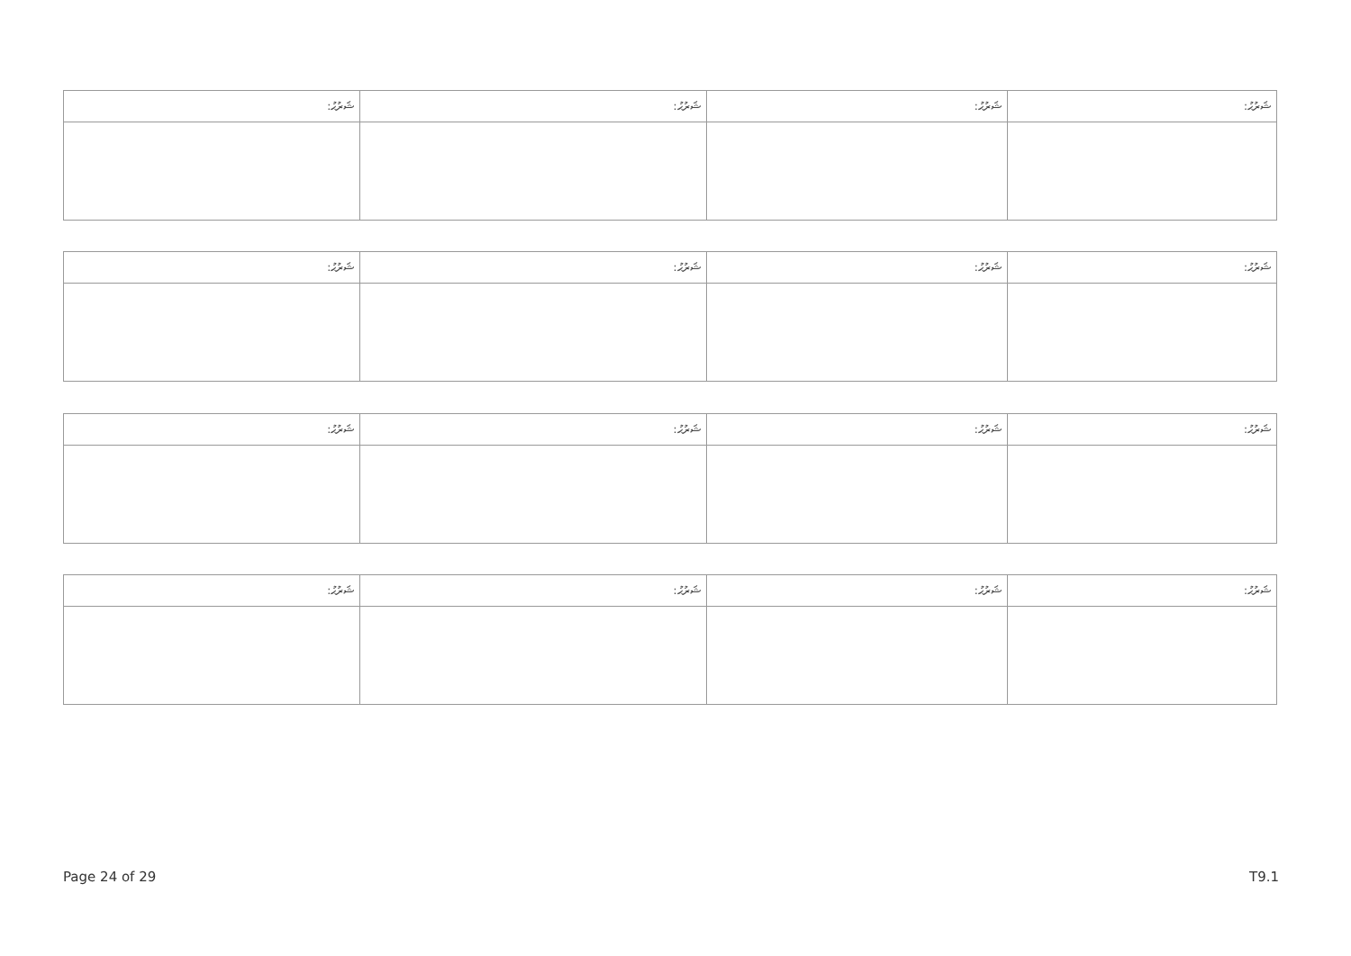| ޝަރުޙު: | ޝަރުޙު: | ޝަރުޙު: | ޝަރުޙު: |
| --- | --- | --- | --- |
| ޝަރުޙު: | ޝަރުޙު: | ޝަރުޙު: | ޝަރުޙު: |
| --- | --- | --- | --- |
| ޝަރުޙު: | ޝަރުޙު: | ޝަރުޙު: | ޝަރުޙު: |
| --- | --- | --- | --- |
| ޝަރުޙު: | ޝަރުޙު: | ޝަރުޙު: | ޝަރުޙު: |
| --- | --- | --- | --- |
Page 24 of 29 T9.1